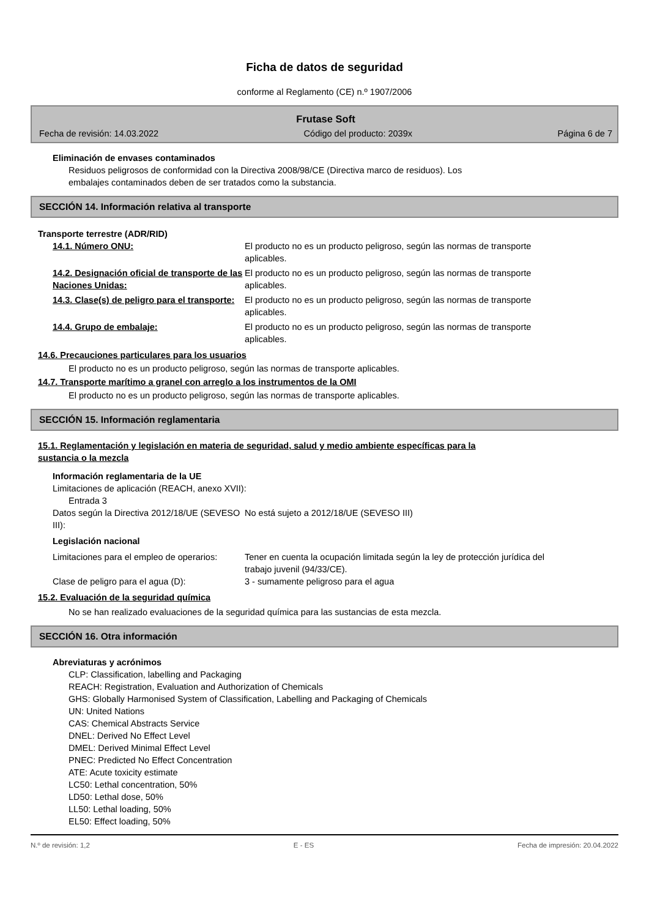Ficha de datos de seguridad
conforme al Reglamento (CE) n.º 1907/2006
Frutase Soft
Fecha de revisión: 14.03.2022 Código del producto: 2039x Página 6 de 7
Eliminación de envases contaminados
Residuos peligrosos de conformidad con la Directiva 2008/98/CE (Directiva marco de residuos). Los
embalajes contaminados deben de ser tratados como la substancia.
SECCIÓN 14. Información relativa al transporte
Transporte terrestre (ADR/RID)
14.1. Número ONU: El producto no es un producto peligroso, según las normas de transporte aplicables.
14.2. Designación oficial de transporte de las Naciones Unidas:
El producto no es un producto peligroso, según las normas de transporte aplicables.
14.3. Clase(s) de peligro para el transporte:
El producto no es un producto peligroso, según las normas de transporte aplicables.
14.4. Grupo de embalaje: El producto no es un producto peligroso, según las normas de transporte aplicables.
14.6. Precauciones particulares para los usuarios
El producto no es un producto peligroso, según las normas de transporte aplicables.
14.7. Transporte marítimo a granel con arreglo a los instrumentos de la OMI
El producto no es un producto peligroso, según las normas de transporte aplicables.
SECCIÓN 15. Información reglamentaria
15.1. Reglamentación y legislación en materia de seguridad, salud y medio ambiente específicas para la
sustancia o la mezcla
Información reglamentaria de la UE
Limitaciones de aplicación (REACH, anexo XVII):
Entrada 3
Datos según la Directiva 2012/18/UE (SEVESO III):
No está sujeto a 2012/18/UE (SEVESO III)
Legislación nacional
Limitaciones para el empleo de operarios:
Tener en cuenta la ocupación limitada según la ley de protección jurídica del trabajo juvenil (94/33/CE).
Clase de peligro para el agua (D): 3 - sumamente peligroso para el agua
15.2. Evaluación de la seguridad química
No se han realizado evaluaciones de la seguridad química para las sustancias de esta mezcla.
SECCIÓN 16. Otra información
Abreviaturas y acrónimos
CLP: Classification, labelling and Packaging
REACH: Registration, Evaluation and Authorization of Chemicals
GHS: Globally Harmonised System of Classification, Labelling and Packaging of Chemicals
UN: United Nations
CAS: Chemical Abstracts Service
DNEL: Derived No Effect Level
DMEL: Derived Minimal Effect Level
PNEC: Predicted No Effect Concentration
ATE: Acute toxicity estimate
LC50: Lethal concentration, 50%
LD50: Lethal dose, 50%
LL50: Lethal loading, 50%
EL50: Effect loading, 50%
N.º de revisión: 1,2 E - ES Fecha de impresión: 20.04.2022